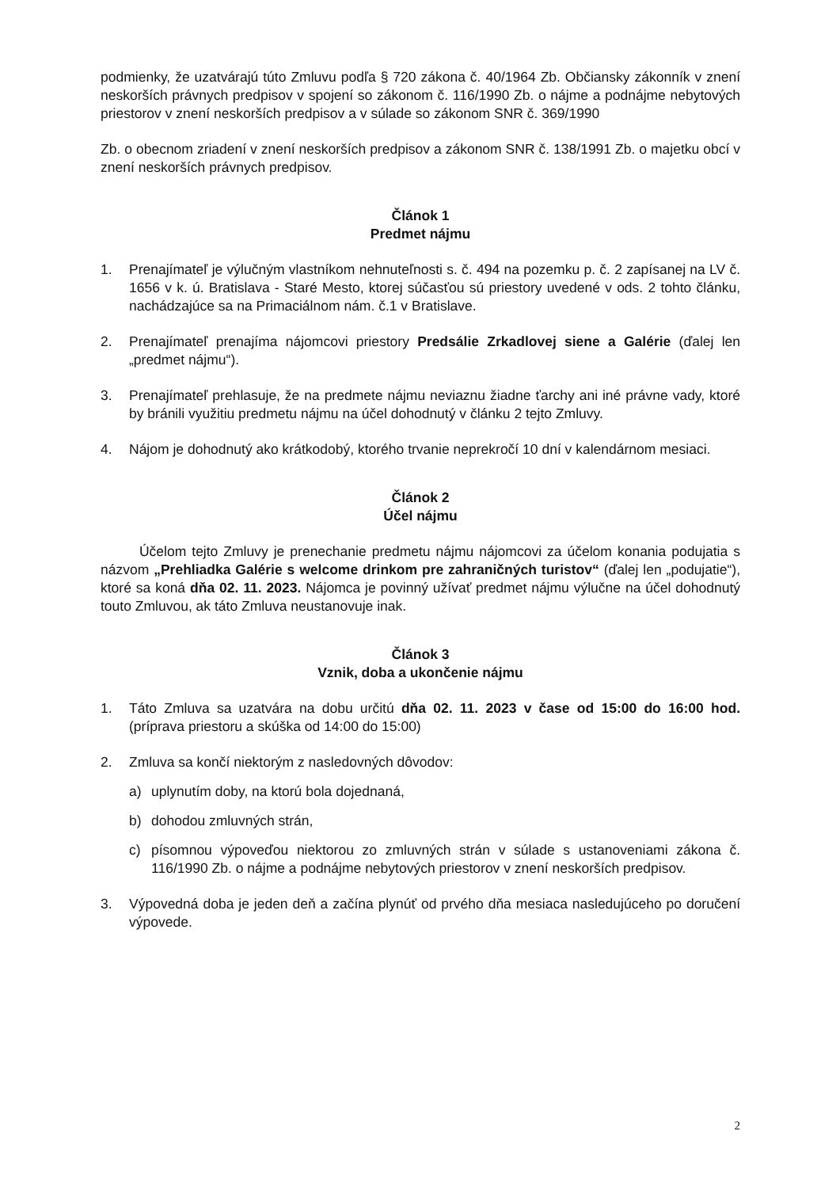podmienky, že uzatvárajú túto Zmluvu podľa § 720 zákona č. 40/1964 Zb. Občiansky zákonník v znení neskorších právnych predpisov v spojení so zákonom č. 116/1990 Zb. o nájme a podnájme nebytových priestorov v znení neskorších predpisov a v súlade so zákonom SNR č. 369/1990
Zb. o obecnom zriadení v znení neskorších predpisov a zákonom SNR č. 138/1991 Zb. o majetku obcí v znení neskorších právnych predpisov.
Článok 1
Predmet nájmu
1. Prenajímateľ je výlučným vlastníkom nehnuteľnosti s. č. 494 na pozemku p. č. 2 zapísanej na LV č. 1656 v k. ú. Bratislava - Staré Mesto, ktorej súčasťou sú priestory uvedené v ods. 2 tohto článku, nachádzajúce sa na Primaciálnom nám. č.1 v Bratislave.
2. Prenajímateľ prenajíma nájomcovi priestory Predsálie Zrkadlovej siene a Galérie (ďalej len „predmet nájmu“).
3. Prenajímateľ prehlasuje, že na predmete nájmu neviaznu žiadne ťarchy ani iné právne vady, ktoré by bránili využitiu predmetu nájmu na účel dohodnutý v článku 2 tejto Zmluvy.
4. Nájom je dohodnutý ako krátkodobý, ktorého trvanie neprekročí 10 dní v kalendárnom mesiaci.
Článok 2
Účel nájmu
Účelom tejto Zmluvy je prenechanie predmetu nájmu nájomcovi za účelom konania podujatia s názvom „Prehliadka Galérie s welcome drinkom pre zahraničných turistov“ (ďalej len „podujatie“), ktoré sa koná dňa 02. 11. 2023. Nájomca je povinný užívať predmet nájmu výlučne na účel dohodnutý touto Zmluvou, ak táto Zmluva neustanovuje inak.
Článok 3
Vznik, doba a ukončenie nájmu
1. Táto Zmluva sa uzatvára na dobu určitú dňa 02. 11. 2023 v čase od 15:00 do 16:00 hod. (príprava priestoru a skúška od 14:00 do 15:00)
2. Zmluva sa končí niektorým z nasledovných dôvodov:
a) uplynutím doby, na ktorú bola dojednaná,
b) dohodou zmluvných strán,
c) písomnou výpoveďou niektorou zo zmluvných strán v súlade s ustanoveniami zákona č. 116/1990 Zb. o nájme a podnájme nebytových priestorov v znení neskorších predpisov.
3. Výpovedná doba je jeden deň a začína plynúť od prvého dňa mesiaca nasledujúceho po doručení výpovede.
2